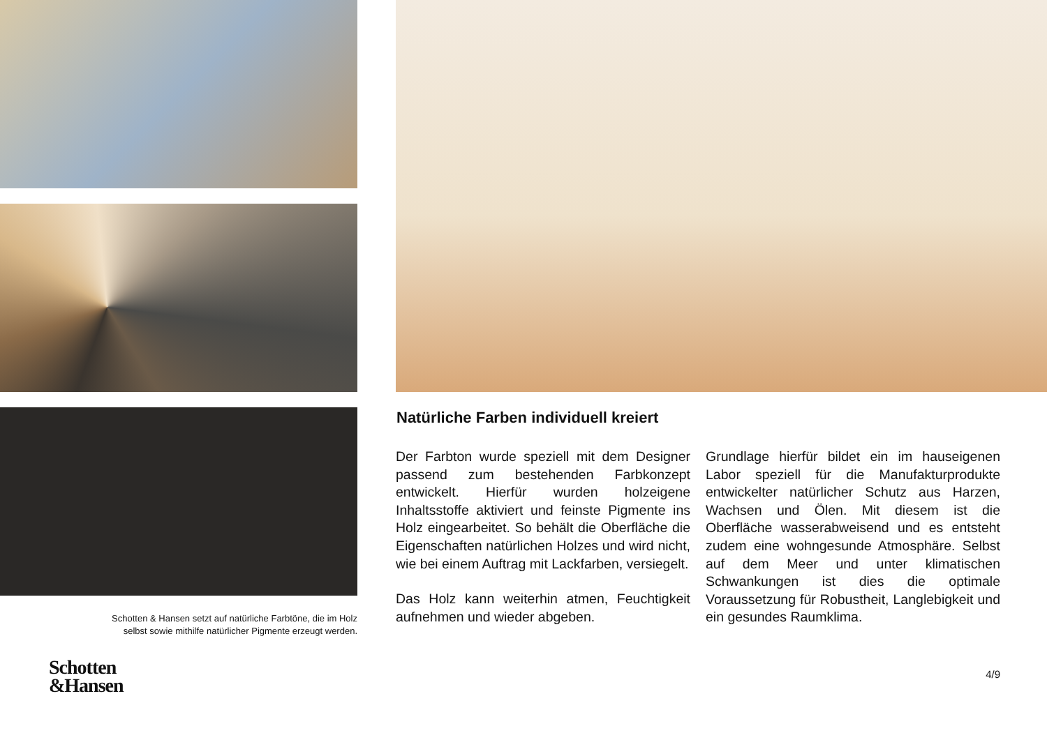Schotten & Hansen setzt auf natürliche Farbtöne, die im Holz
selbst sowie mithilfe natürlicher Pigmente erzeugt werden.
Schotten
&Hansen
Natürliche Farben individuell kreiert
Der Farbton wurde speziell mit dem Designer passend zum bestehenden Farbkonzept entwickelt. Hierfür wurden holzeigene Inhaltsstoffe aktiviert und feinste Pigmente ins Holz eingearbeitet. So behält die Oberfläche die Eigenschaften natürlichen Holzes und wird nicht, wie bei einem Auftrag mit Lackfarben, versiegelt.
Das Holz kann weiterhin atmen, Feuchtigkeit aufnehmen und wieder abgeben.
Grundlage hierfür bildet ein im hauseigenen Labor speziell für die Manufakturprodukte entwickelter natürlicher Schutz aus Harzen, Wachsen und Ölen. Mit diesem ist die Oberfläche wasserabweisend und es entsteht zudem eine wohngesunde Atmosphäre. Selbst auf dem Meer und unter klimatischen Schwankungen ist dies die optimale Voraussetzung für Robustheit, Langlebigkeit und ein gesundes Raumklima.
4/9